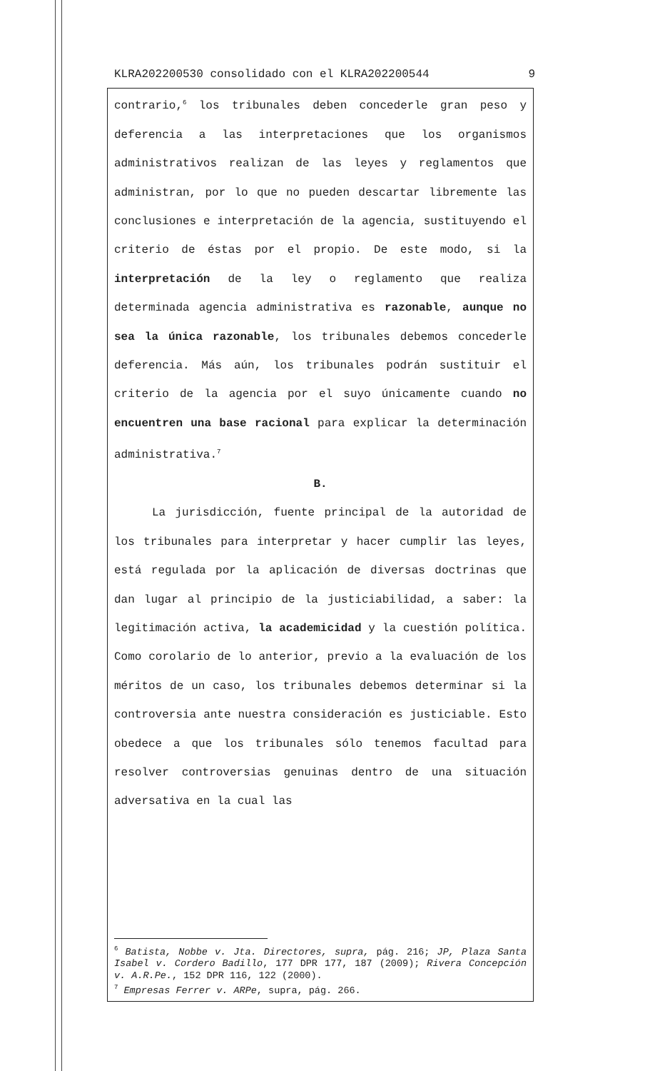KLRA202200530 consolidado con el KLRA202200544 9
contrario,<sup>6</sup> los tribunales deben concederle gran peso y deferencia a las interpretaciones que los organismos administrativos realizan de las leyes y reglamentos que administran, por lo que no pueden descartar libremente las conclusiones e interpretación de la agencia, sustituyendo el criterio de éstas por el propio. De este modo, si la interpretación de la ley o reglamento que realiza determinada agencia administrativa es razonable, aunque no sea la única razonable, los tribunales debemos concederle deferencia. Más aún, los tribunales podrán sustituir el criterio de la agencia por el suyo únicamente cuando no encuentren una base racional para explicar la determinación administrativa.<sup>7</sup>
B.
La jurisdicción, fuente principal de la autoridad de los tribunales para interpretar y hacer cumplir las leyes, está regulada por la aplicación de diversas doctrinas que dan lugar al principio de la justiciabilidad, a saber: la legitimación activa, la academicidad y la cuestión política. Como corolario de lo anterior, previo a la evaluación de los méritos de un caso, los tribunales debemos determinar si la controversia ante nuestra consideración es justiciable. Esto obedece a que los tribunales sólo tenemos facultad para resolver controversias genuinas dentro de una situación adversativa en la cual las
<sup>6</sup> Batista, Nobbe v. Jta. Directores, supra, pág. 216; JP, Plaza Santa Isabel v. Cordero Badillo, 177 DPR 177, 187 (2009); Rivera Concepción v. A.R.Pe., 152 DPR 116, 122 (2000).
<sup>7</sup> Empresas Ferrer v. ARPe, supra, pág. 266.